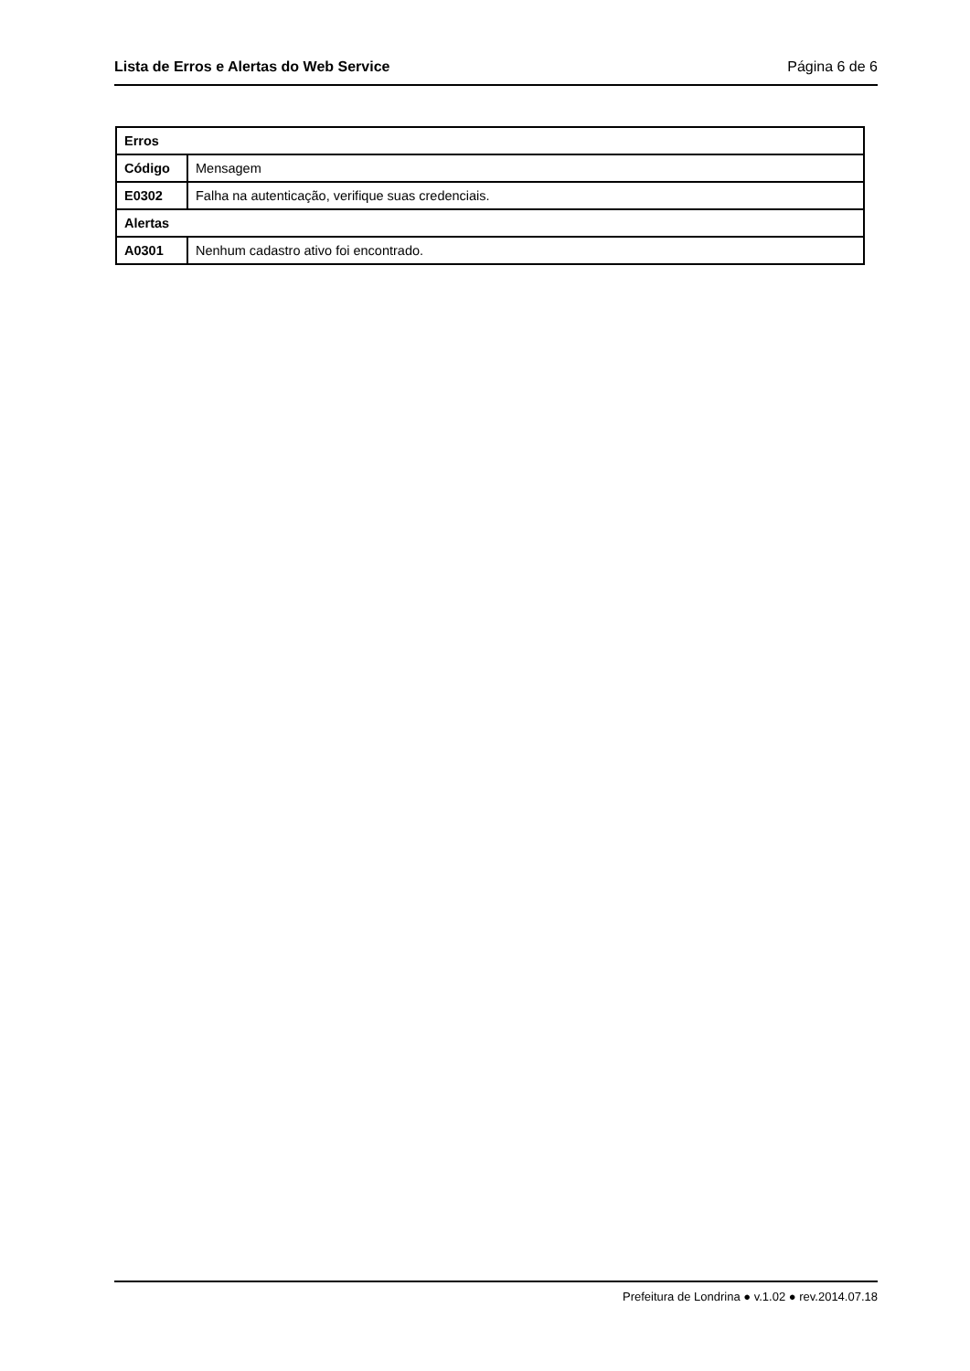Lista de Erros e Alertas do Web Service Página 6 de 6
| Erros | |
| --- | --- |
| Código | Mensagem |
| E0302 | Falha na autenticação, verifique suas credenciais. |
| Alertas | |
| A0301 | Nenhum cadastro ativo foi encontrado. |
Prefeitura de Londrina ● v.1.02 ● rev.2014.07.18